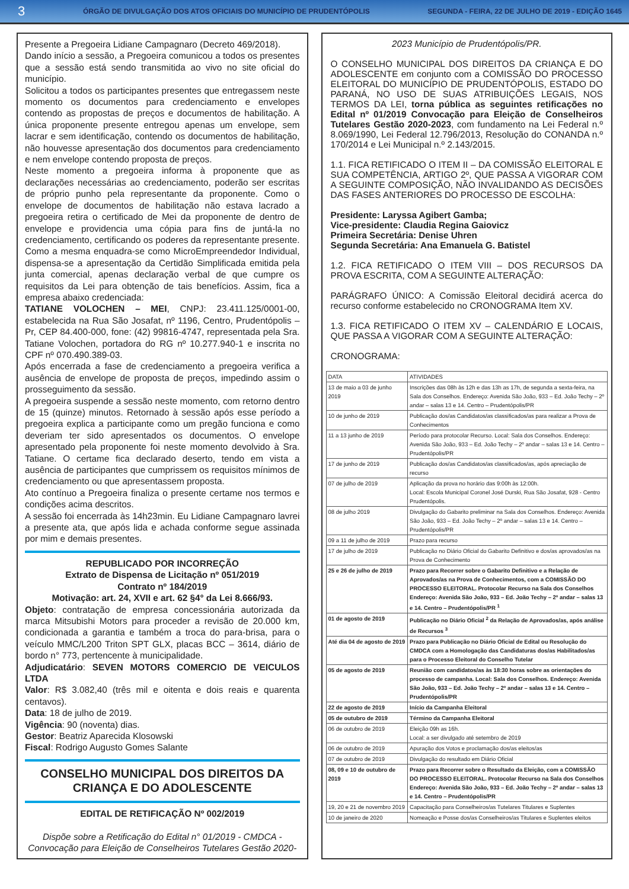3 ÓRGÃO DE DIVULGAÇÃO DOS ATOS OFICIAIS DO MUNICÍPIO DE PRUDENTÓPOLIS SEGUNDA - FEIRA, 22 DE JULHO DE 2019 - EDIÇÃO 1645
Presente a Pregoeira Lidiane Campagnaro (Decreto 469/2018).
Dando início a sessão, a Pregoeira comunicou a todos os presentes que a sessão está sendo transmitida ao vivo no site oficial do município.
Solicitou a todos os participantes presentes que entregassem neste momento os documentos para credenciamento e envelopes contendo as propostas de preços e documentos de habilitação. A única proponente presente entregou apenas um envelope, sem lacrar e sem identificação, contendo os documentos de habilitação, não houvesse apresentação dos documentos para credenciamento e nem envelope contendo proposta de preços.
Neste momento a pregoeira informa à proponente que as declarações necessárias ao credenciamento, poderão ser escritas de próprio punho pela representante da proponente. Como o envelope de documentos de habilitação não estava lacrado a pregoeira retira o certificado de Mei da proponente de dentro de envelope e providencia uma cópia para fins de juntá-la no credenciamento, certificando os poderes da representante presente. Como a mesma enquadra-se como MicroEmpreendedor Individual, dispensa-se a apresentação da Certidão Simplificada emitida pela junta comercial, apenas declaração verbal de que cumpre os requisitos da Lei para obtenção de tais benefícios. Assim, fica a empresa abaixo credenciada:
TATIANE VOLOCHEN – MEI, CNPJ: 23.411.125/0001-00, estabelecida na Rua São Josafat, nº 1196, Centro, Prudentópolis – Pr, CEP 84.400-000, fone: (42) 99816-4747, representada pela Sra. Tatiane Volochen, portadora do RG nº 10.277.940-1 e inscrita no CPF nº 070.490.389-03.
Após encerrada a fase de credenciamento a pregoeira verifica a ausência de envelope de proposta de preços, impedindo assim o prosseguimento da sessão.
A pregoeira suspende a sessão neste momento, com retorno dentro de 15 (quinze) minutos. Retornado à sessão após esse período a pregoeira explica a participante como um pregão funciona e como deveriam ter sido apresentados os documentos. O envelope apresentado pela proponente foi neste momento devolvido à Sra. Tatiane. O certame fica declarado deserto, tendo em vista a ausência de participantes que cumprissem os requisitos mínimos de credenciamento ou que apresentassem proposta.
Ato contínuo a Pregoeira finaliza o presente certame nos termos e condições acima descritos.
A sessão foi encerrada às 14h23min. Eu Lidiane Campagnaro lavrei a presente ata, que após lida e achada conforme segue assinada por mim e demais presentes.
REPUBLICADO POR INCORREÇÃO
Extrato de Dispensa de Licitação nº 051/2019
Contrato nº 184/2019
Motivação: art. 24, XVII e art. 62 §4° da Lei 8.666/93.
Objeto: contratação de empresa concessionária autorizada da marca Mitsubishi Motors para proceder a revisão de 20.000 km, condicionada a garantia e também a troca do para-brisa, para o veículo MMC/L200 Triton SPT GLX, placas BCC – 3614, diário de bordo n° 773, pertencente à municipalidade.
Adjudicatário: SEVEN MOTORS COMERCIO DE VEICULOS LTDA
Valor: R$ 3.082,40 (três mil e oitenta e dois reais e quarenta centavos).
Data: 18 de julho de 2019.
Vigência: 90 (noventa) dias.
Gestor: Beatriz Aparecida Klosowski
Fiscal: Rodrigo Augusto Gomes Salante
CONSELHO MUNICIPAL DOS DIREITOS DA CRIANÇA E DO ADOLESCENTE
EDITAL DE RETIFICAÇÃO Nº 002/2019
Dispõe sobre a Retificação do Edital n° 01/2019 - CMDCA - Convocação para Eleição de Conselheiros Tutelares Gestão 2020-
2023 Município de Prudentópolis/PR.
O CONSELHO MUNICIPAL DOS DIREITOS DA CRIANÇA E DO ADOLESCENTE em conjunto com a COMISSÃO DO PROCESSO ELEITORAL DO MUNICÍPIO DE PRUDENTÓPOLIS, ESTADO DO PARANÁ, NO USO DE SUAS ATRIBUIÇÕES LEGAIS, NOS TERMOS DA LEI, torna pública as seguintes retificações no Edital nº 01/2019 Convocação para Eleição de Conselheiros Tutelares Gestão 2020-2023, com fundamento na Lei Federal n.º 8.069/1990, Lei Federal 12.796/2013, Resolução do CONANDA n.º 170/2014 e Lei Municipal n.º 2.143/2015.
1.1. FICA RETIFICADO O ITEM II – DA COMISSÃO ELEITORAL E SUA COMPETÊNCIA, ARTIGO 2º, QUE PASSA A VIGORAR COM A SEGUINTE COMPOSIÇÃO, NÃO INVALIDANDO AS DECISÕES DAS FASES ANTERIORES DO PROCESSO DE ESCOLHA:
Presidente: Laryssa Agibert Gamba;
Vice-presidente: Claudia Regina Gaiovicz
Primeira Secretária: Denise Uhren
Segunda Secretária: Ana Emanuela G. Batistel
1.2. FICA RETIFICADO O ITEM VIII – DOS RECURSOS DA PROVA ESCRITA, COM A SEGUINTE ALTERAÇÃO:
PARÁGRAFO ÚNICO: A Comissão Eleitoral decidirá acerca do recurso conforme estabelecido no CRONOGRAMA Item XV.
1.3. FICA RETIFICADO O ITEM XV – CALENDÁRIO E LOCAIS, QUE PASSA A VIGORAR COM A SEGUINTE ALTERAÇÃO:
CRONOGRAMA:
| DATA | ATIVIDADES |
| 13 de maio a 03 de junho 2019 | Inscrições das 08h às 12h e das 13h as 17h, de segunda a sexta-feira, na Sala dos Conselhos. Endereço: Avenida São João, 933 – Ed. João Techy – 2º andar – salas 13 e 14. Centro – Prudentópolis/PR |
| 10 de junho de 2019 | Publicação dos/as Candidatos/as classificados/as para realizar a Prova de Conhecimentos |
| 11 a 13 junho de 2019 | Período para protocolar Recurso. Local: Sala dos Conselhos. Endereço: Avenida São João, 933 – Ed. João Techy – 2º andar – salas 13 e 14. Centro – Prudentópolis/PR |
| 17 de junho de 2019 | Publicação dos/as Candidatos/as classificados/as, após apreciação de recurso |
| 07 de julho de 2019 | Aplicação da prova no horário das 9:00h às 12:00h. Local: Escola Municipal Coronel José Durski, Rua São Josafat, 928 - Centro Prudentópolis. |
| 08 de julho 2019 | Divulgação do Gabarito preliminar na Sala dos Conselhos. Endereço: Avenida São João, 933 – Ed. João Techy – 2º andar – salas 13 e 14. Centro – Prudentópolis/PR |
| 09 a 11 de julho de 2019 | Prazo para recurso |
| 17 de julho de 2019 | Publicação no Diário Oficial do Gabarito Definitivo e dos/as aprovados/as na Prova de Conhecimento |
| 25 e 26 de julho de 2019 | Prazo para Recorrer sobre o Gabarito Definitivo e a Relação de Aprovados/as na Prova de Conhecimentos, com a COMISSÃO DO PROCESSO ELEITORAL. Protocolar Recurso na Sala dos Conselhos Endereço: Avenida São João, 933 – Ed. João Techy – 2º andar – salas 13 e 14. Centro – Prudentópolis/PR <sup>1</sup> |
| 01 de agosto de 2019 | Publicação no Diário Oficial <sup>2</sup> da Relação de Aprovados/as, após análise de Recursos <sup>3</sup> |
| Até dia 04 de agosto de 2019 | Prazo para Publicação no Diário Oficial de Edital ou Resolução do CMDCA com a Homologação das Candidaturas dos/as Habilitados/as para o Processo Eleitoral do Conselho Tutelar |
| 05 de agosto de 2019 | Reunião com candidatos/as às 18:30 horas sobre as orientações do processo de campanha. Local: Sala dos Conselhos. Endereço: Avenida São João, 933 – Ed. João Techy – 2º andar – salas 13 e 14. Centro – Prudentópolis/PR |
| 22 de agosto de 2019 | Início da Campanha Eleitoral |
| 05 de outubro de 2019 | Término da Campanha Eleitoral |
| 06 de outubro de 2019 | Eleição 09h as 16h. Local: a ser divulgado até setembro de 2019 |
| 06 de outubro de 2019 | Apuração dos Votos e proclamação dos/as eleitos/as |
| 07 de outubro de 2019 | Divulgação do resultado em Diário Oficial |
| 08, 09 e 10 de outubro de 2019 | Prazo para Recorrer sobre o Resultado da Eleição, com a COMISSÃO DO PROCESSO ELEITORAL. Protocolar Recurso na Sala dos Conselhos Endereço: Avenida São João, 933 – Ed. João Techy – 2º andar – salas 13 e 14. Centro – Prudentópolis/PR |
| 19, 20 e 21 de novembro 2019 | Capacitação para Conselheiros/as Tutelares Titulares e Suplentes |
| 10 de janeiro de 2020 | Nomeação e Posse dos/as Conselheiros/as Titulares e Suplentes eleitos |